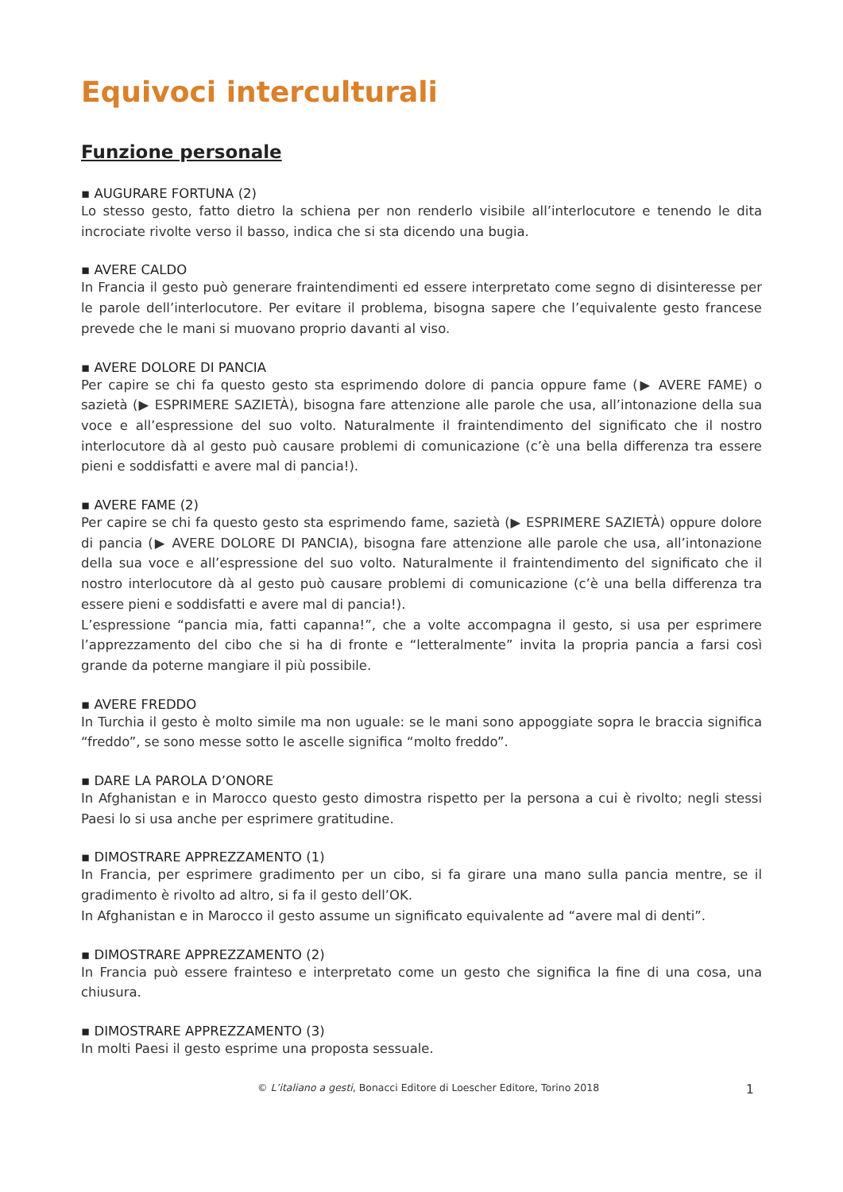Equivoci interculturali
Funzione personale
▪ AUGURARE FORTUNA (2)
Lo stesso gesto, fatto dietro la schiena per non renderlo visibile all’interlocutore e tenendo le dita incrociate rivolte verso il basso, indica che si sta dicendo una bugia.
▪ AVERE CALDO
In Francia il gesto può generare fraintendimenti ed essere interpretato come segno di disinteresse per le parole dell’interlocutore. Per evitare il problema, bisogna sapere che l’equivalente gesto francese prevede che le mani si muovano proprio davanti al viso.
▪ AVERE DOLORE DI PANCIA
Per capire se chi fa questo gesto sta esprimendo dolore di pancia oppure fame (▶ AVERE FAME) o sazietà (▶ ESPRIMERE SAZIETÀ), bisogna fare attenzione alle parole che usa, all’intonazione della sua voce e all’espressione del suo volto. Naturalmente il fraintendimento del significato che il nostro interlocutore dà al gesto può causare problemi di comunicazione (c’è una bella differenza tra essere pieni e soddisfatti e avere mal di pancia!).
▪ AVERE FAME (2)
Per capire se chi fa questo gesto sta esprimendo fame, sazietà (▶ ESPRIMERE SAZIETÀ) oppure dolore di pancia (▶ AVERE DOLORE DI PANCIA), bisogna fare attenzione alle parole che usa, all’intonazione della sua voce e all’espressione del suo volto. Naturalmente il fraintendimento del significato che il nostro interlocutore dà al gesto può causare problemi di comunicazione (c’è una bella differenza tra essere pieni e soddisfatti e avere mal di pancia!).
L’espressione “pancia mia, fatti capanna!”, che a volte accompagna il gesto, si usa per esprimere l’apprezzamento del cibo che si ha di fronte e “letteralmente” invita la propria pancia a farsi così grande da poterne mangiare il più possibile.
▪ AVERE FREDDO
In Turchia il gesto è molto simile ma non uguale: se le mani sono appoggiate sopra le braccia significa “freddo”, se sono messe sotto le ascelle significa “molto freddo”.
▪ DARE LA PAROLA D’ONORE
In Afghanistan e in Marocco questo gesto dimostra rispetto per la persona a cui è rivolto; negli stessi Paesi lo si usa anche per esprimere gratitudine.
▪ DIMOSTRARE APPREZZAMENTO (1)
In Francia, per esprimere gradimento per un cibo, si fa girare una mano sulla pancia mentre, se il gradimento è rivolto ad altro, si fa il gesto dell’OK.
In Afghanistan e in Marocco il gesto assume un significato equivalente ad “avere mal di denti”.
▪ DIMOSTRARE APPREZZAMENTO (2)
In Francia può essere frainteso e interpretato come un gesto che significa la fine di una cosa, una chiusura.
▪ DIMOSTRARE APPREZZAMENTO (3)
In molti Paesi il gesto esprime una proposta sessuale.
© L’italiano a gesti, Bonacci Editore di Loescher Editore, Torino 2018 1